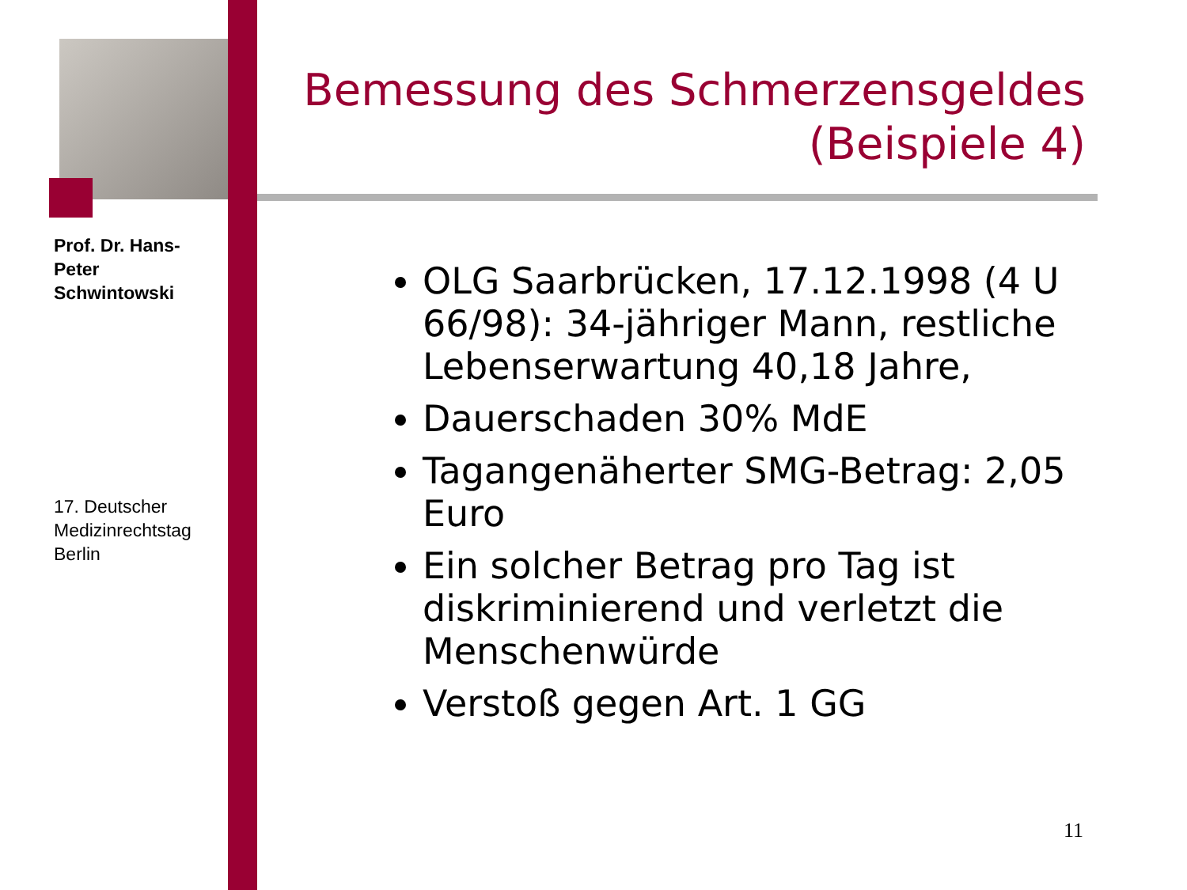Prof. Dr. Hans-Peter Schwintowski
17. Deutscher Medizinrechtstag Berlin
Bemessung des Schmerzensgeldes
(Beispiele 4)
OLG Saarbrücken, 17.12.1998 (4 U 66/98): 34-jähriger Mann, restliche Lebenserwartung 40,18 Jahre,
Dauerschaden 30% MdE
Tagangenäherter SMG-Betrag: 2,05 Euro
Ein solcher Betrag pro Tag ist diskriminierend und verletzt die Menschenwürde
Verstoß gegen Art. 1 GG
11